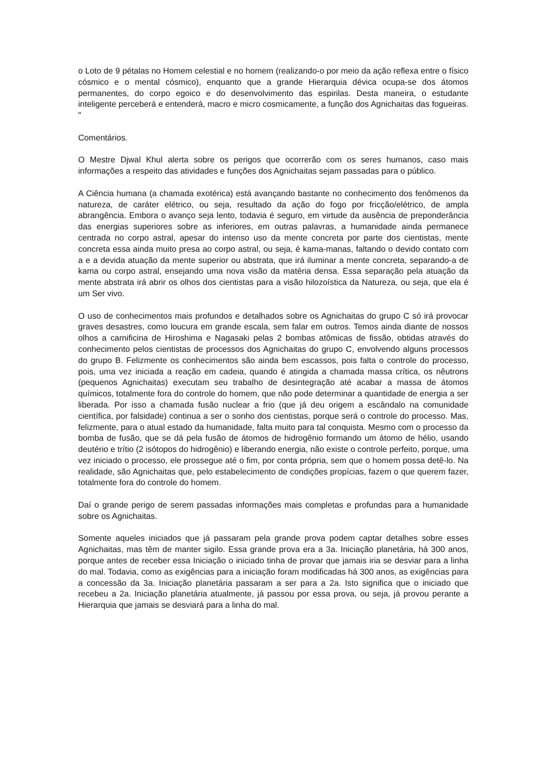o Loto de 9 pétalas no Homem celestial e no homem (realizando-o por meio da ação reflexa entre o físico cósmico e o mental cósmico), enquanto que a grande Hierarquia dévica ocupa-se dos átomos permanentes, do corpo egoico e do desenvolvimento das espirilas. Desta maneira, o estudante inteligente perceberá e entenderá, macro e micro cosmicamente, a função dos Agnichaitas das fogueiras. "
Comentários.
O Mestre Djwal Khul alerta sobre os perigos que ocorrerão com os seres humanos, caso mais informações a respeito das atividades e funções dos Agnichaitas sejam passadas para o público.
A Ciência humana (a chamada exotérica) está avançando bastante no conhecimento dos fenômenos da natureza, de caráter elétrico, ou seja, resultado da ação do fogo por fricção/elétrico, de ampla abrangência. Embora o avanço seja lento, todavia é seguro, em virtude da ausência de preponderância das energias superiores sobre as inferiores, em outras palavras, a humanidade ainda permanece centrada no corpo astral, apesar do intenso uso da mente concreta por parte dos cientistas, mente concreta essa ainda muito presa ao corpo astral, ou seja, é kama-manas, faltando o devido contato com a e a devida atuação da mente superior ou abstrata, que irá iluminar a mente concreta, separando-a de kama ou corpo astral, ensejando uma nova visão da matéria densa. Essa separação pela atuação da mente abstrata irá abrir os olhos dos cientistas para a visão hilozoística da Natureza, ou seja, que ela é um Ser vivo.
O uso de conhecimentos mais profundos e detalhados sobre os Agnichaitas do grupo C só irá provocar graves desastres, como loucura em grande escala, sem falar em outros. Temos ainda diante de nossos olhos a carnificina de Hiroshima e Nagasaki pelas 2 bombas atômicas de fissão, obtidas através do conhecimento pelos cientistas de processos dos Agnichaitas do grupo C, envolvendo alguns processos do grupo B. Felizmente os conhecimentos são ainda bem escassos, pois falta o controle do processo, pois, uma vez iniciada a reação em cadeia, quando é atingida a chamada massa crítica, os nêutrons (pequenos Agnichaitas) executam seu trabalho de desintegração até acabar a massa de átomos químicos, totalmente fora do controle do homem, que não pode determinar a quantidade de energia a ser liberada. Por isso a chamada fusão nuclear a frio (que já deu origem a escândalo na comunidade científica, por falsidade) continua a ser o sonho dos cientistas, porque será o controle do processo. Mas, felizmente, para o atual estado da humanidade, falta muito para tal conquista. Mesmo com o processo da bomba de fusão, que se dá pela fusão de átomos de hidrogênio formando um átomo de hélio, usando deutério e trítio (2 isótopos do hidrogênio) e liberando energia, não existe o controle perfeito, porque, uma vez iniciado o processo, ele prossegue até o fim, por conta própria, sem que o homem possa detê-lo. Na realidade, são Agnichaitas que, pelo estabelecimento de condições propícias, fazem o que querem fazer, totalmente fora do controle do homem.
Daí o grande perigo de serem passadas informações mais completas e profundas para a humanidade sobre os Agnichaitas.
Somente aqueles iniciados que já passaram pela grande prova podem captar detalhes sobre esses Agnichaitas, mas têm de manter sigilo. Essa grande prova era a 3a. Iniciação planetária, há 300 anos, porque antes de receber essa Iniciação o iniciado tinha de provar que jamais iria se desviar para a linha do mal. Todavia, como as exigências para a iniciação foram modificadas há 300 anos, as exigências para a concessão da 3a. Iniciação planetária passaram a ser para a 2a. Isto significa que o iniciado que recebeu a 2a. Iniciação planetária atualmente, já passou por essa prova, ou seja, já provou perante a Hierarquia que jamais se desviará para a linha do mal.